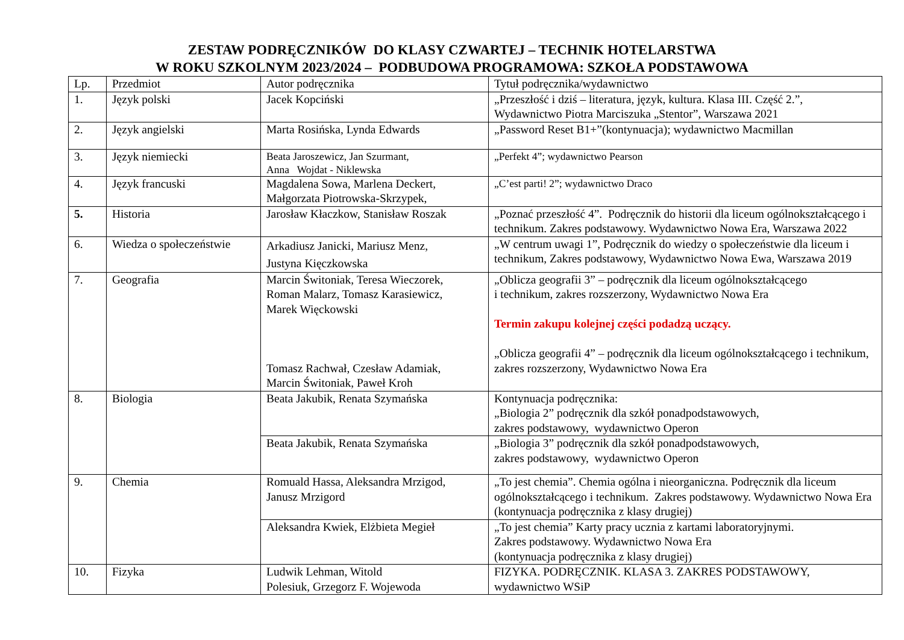ZESTAW PODRĘCZNIKÓW DO KLASY CZWARTEJ – TECHNIK HOTELARSTWA
W ROKU SZKOLNYM 2023/2024 – PODBUDOWA PROGRAMOWA: SZKOŁA PODSTAWOWA
| Lp. | Przedmiot | Autor podręcznika | Tytuł podręcznika/wydawnictwo |
| --- | --- | --- | --- |
| 1. | Język polski | Jacek Kopciński | „Przeszłość i dziś – literatura, język, kultura. Klasa III. Część 2.”, Wydawnictwo Piotra Marciszuka „Stentor”, Warszawa 2021 |
| 2. | Język angielski | Marta Rosińska, Lynda Edwards | „Password Reset B1+”(kontynuacja); wydawnictwo Macmillan |
| 3. | Język niemiecki | Beata Jaroszewicz, Jan Szurmant, Anna Wojdat - Niklewska | „Perfekt 4”; wydawnictwo Pearson |
| 4. | Język francuski | Magdalena Sowa, Marlena Deckert, Małgorzata Piotrowska-Skrzypek, | „C’est parti! 2”; wydawnictwo Draco |
| 5. | Historia | Jarosław Kłaczkow, Stanisław Roszak | „Poznać przeszłość 4”. Podręcznik do historii dla liceum ogólnokształcącego i technikum. Zakres podstawowy. Wydawnictwo Nowa Era, Warszawa 2022 |
| 6. | Wiedza o społeczeństwie | Arkadiusz Janicki, Mariusz Menz, Justyna Kięczkowska | „W centrum uwagi 1”, Podręcznik do wiedzy o społeczeństwie dla liceum i technikum, Zakres podstawowy, Wydawnictwo Nowa Ewa, Warszawa 2019 |
| 7. | Geografia | Marcin Świtoniak, Teresa Wieczorek, Roman Malarz, Tomasz Karasiewicz, Marek Więckowski Tomasz Rachwał, Czesław Adamiak, Marcin Świtoniak, Paweł Kroh | „Oblicza geografii 3” – podręcznik dla liceum ogólnokształcącego i technikum, zakres rozszerzony, Wydawnictwo Nowa Era Termin zakupu kolejnej części podadzą uczący. „Oblicza geografii 4” – podręcznik dla liceum ogólnokształcącego i technikum, zakres rozszerzony, Wydawnictwo Nowa Era |
| 8. | Biologia | Beata Jakubik, Renata Szymańska | Kontynuacja podręcznika: „Biologia 2” podręcznik dla szkół ponadpodstawowych, zakres podstawowy, wydawnictwo Operon |
| | | Beata Jakubik, Renata Szymańska | „Biologia 3” podręcznik dla szkół ponadpodstawowych, zakres podstawowy, wydawnictwo Operon |
| 9. | Chemia | Romuald Hassa, Aleksandra Mrzigod, Janusz Mrzigord | „To jest chemia”. Chemia ogólna i nieorganiczna. Podręcznik dla liceum ogólnokształcącego i technikum. Zakres podstawowy. Wydawnictwo Nowa Era (kontynuacja podręcznika z klasy drugiej) |
| | | Aleksandra Kwiek, Elżbieta Megieł | „To jest chemia” Karty pracy ucznia z kartami laboratoryjnymi. Zakres podstawowy. Wydawnictwo Nowa Era (kontynuacja podręcznika z klasy drugiej) |
| 10. | Fizyka | Ludwik Lehman, Witold Polesiuk, Grzegorz F. Wojewoda | FIZYKA. PODRĘCZNIK. KLASA 3. ZAKRES PODSTAWOWY, wydawnictwo WSiP |